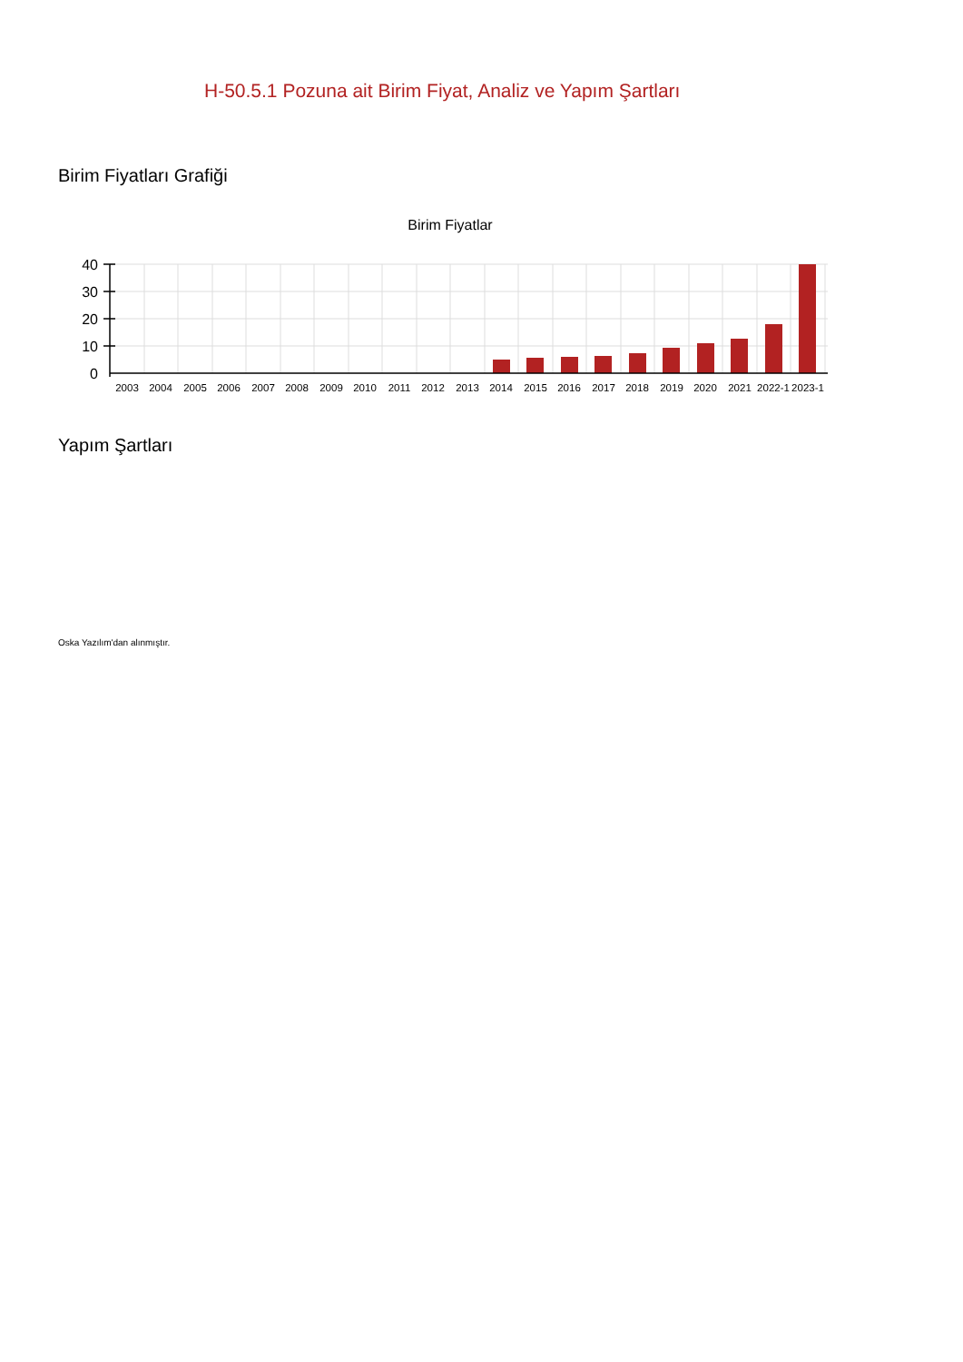H-50.5.1 Pozuna ait Birim Fiyat, Analiz ve Yapım Şartları
Birim Fiyatları Grafiği
Birim Fiyatlar
40
30
20
10
0
2003
2004
2005
2006
2007
2008
2009
2010
2011
2012
2013
2014
2015
2016
2017
2018
2019
2020
2021
2022-1
2023-1
Yapım Şartları
Oska Yazılım'dan alınmıştır.